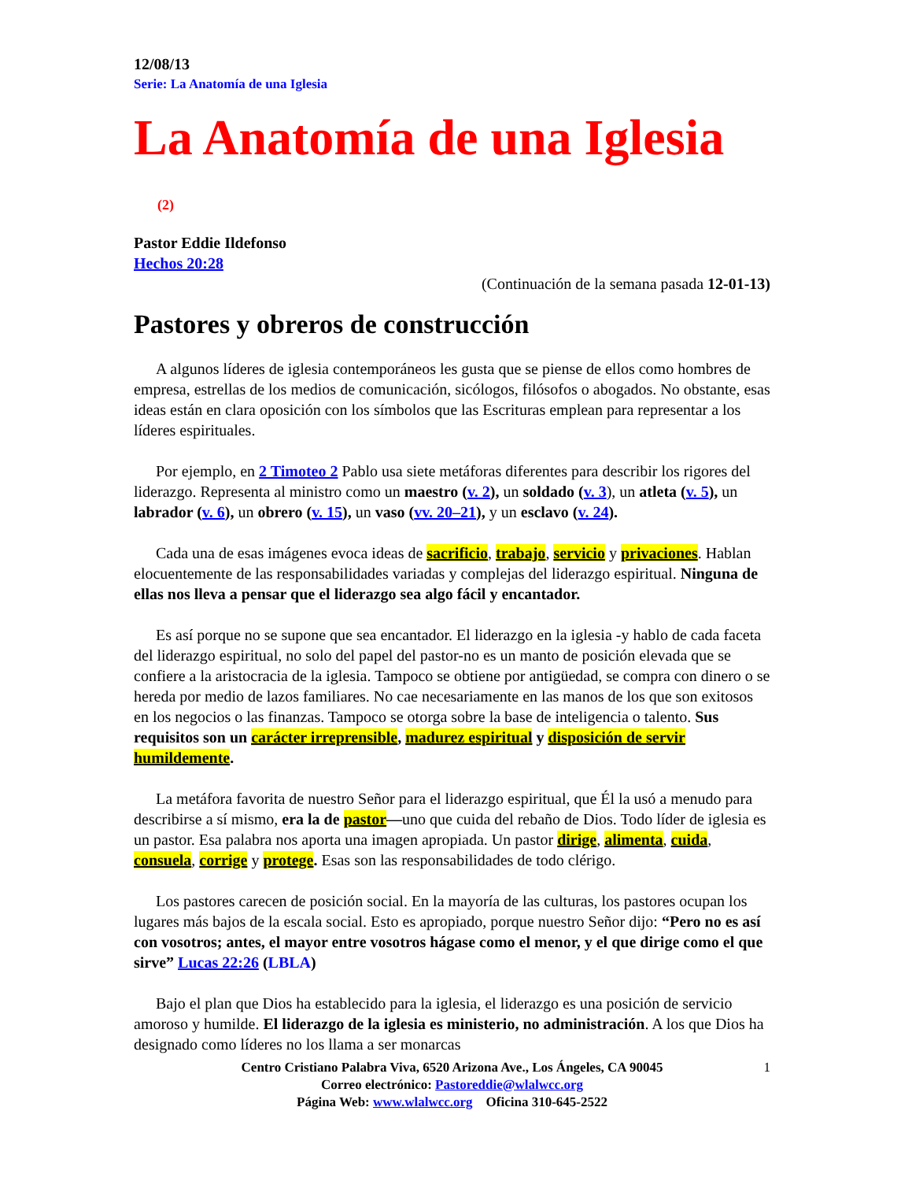12/08/13
Serie: La Anatomía de una Iglesia
La Anatomía de una Iglesia (2)
Pastor Eddie Ildefonso
Hechos 20:28
(Continuación de la semana pasada 12-01-13)
Pastores y obreros de construcción
A algunos líderes de iglesia contemporáneos les gusta que se piense de ellos como hombres de empresa, estrellas de los medios de comunicación, sicólogos, filósofos o abogados. No obstante, esas ideas están en clara oposición con los símbolos que las Escrituras emplean para representar a los líderes espirituales.
Por ejemplo, en 2 Timoteo 2 Pablo usa siete metáforas diferentes para describir los rigores del liderazgo. Representa al ministro como un maestro (v. 2), un soldado (v. 3), un atleta (v. 5), un labrador (v. 6), un obrero (v. 15), un vaso (vv. 20–21), y un esclavo (v. 24).
Cada una de esas imágenes evoca ideas de sacrificio, trabajo, servicio y privaciones. Hablan elocuentemente de las responsabilidades variadas y complejas del liderazgo espiritual. Ninguna de ellas nos lleva a pensar que el liderazgo sea algo fácil y encantador.
Es así porque no se supone que sea encantador. El liderazgo en la iglesia -y hablo de cada faceta del liderazgo espiritual, no solo del papel del pastor-no es un manto de posición elevada que se confiere a la aristocracia de la iglesia. Tampoco se obtiene por antigüedad, se compra con dinero o se hereda por medio de lazos familiares. No cae necesariamente en las manos de los que son exitosos en los negocios o las finanzas. Tampoco se otorga sobre la base de inteligencia o talento. Sus requisitos son un carácter irreprensible, madurez espiritual y disposición de servir humildemente.
La metáfora favorita de nuestro Señor para el liderazgo espiritual, que Él la usó a menudo para describirse a sí mismo, era la de pastor—uno que cuida del rebaño de Dios. Todo líder de iglesia es un pastor. Esa palabra nos aporta una imagen apropiada. Un pastor dirige, alimenta, cuida, consuela, corrige y protege. Esas son las responsabilidades de todo clérigo.
Los pastores carecen de posición social. En la mayoría de las culturas, los pastores ocupan los lugares más bajos de la escala social. Esto es apropiado, porque nuestro Señor dijo: “Pero no es así con vosotros; antes, el mayor entre vosotros hágase como el menor, y el que dirige como el que sirve” Lucas 22:26 (LBLA)
Bajo el plan que Dios ha establecido para la iglesia, el liderazgo es una posición de servicio amoroso y humilde. El liderazgo de la iglesia es ministerio, no administración. A los que Dios ha designado como líderes no los llama a ser monarcas
1 Centro Cristiano Palabra Viva, 6520 Arizona Ave., Los Ángeles, CA 90045
Correo electrónico: Pastoreddie@wlalwcc.org
Página Web: www.wlalwcc.org Oficina 310-645-2522